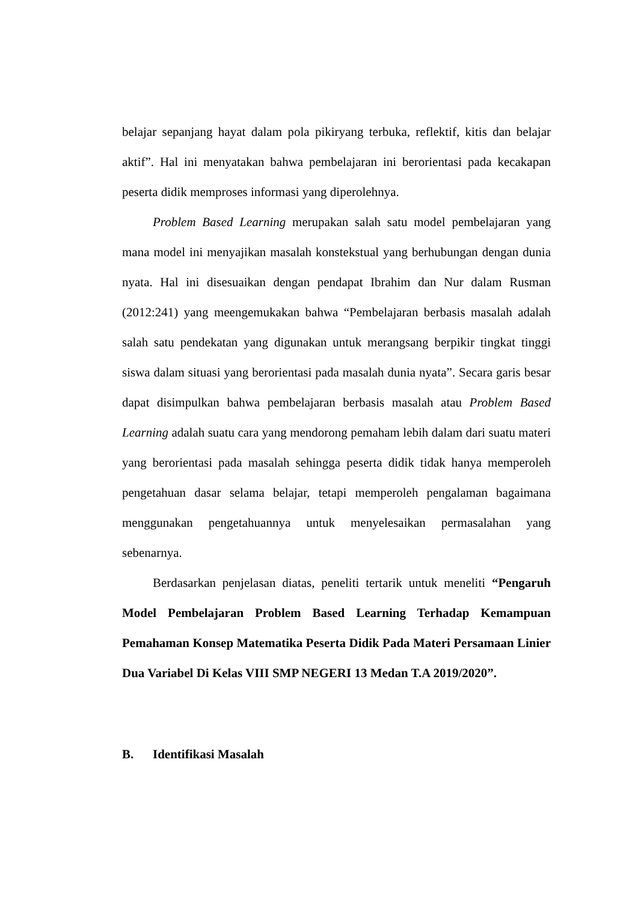belajar sepanjang hayat dalam pola pikiryang terbuka, reflektif, kitis dan belajar aktif”. Hal ini menyatakan bahwa pembelajaran ini berorientasi pada kecakapan peserta didik memproses informasi yang diperolehnya.
Problem Based Learning merupakan salah satu model pembelajaran yang mana model ini menyajikan masalah konstekstual yang berhubungan dengan dunia nyata. Hal ini disesuaikan dengan pendapat Ibrahim dan Nur dalam Rusman (2012:241) yang meengemukakan bahwa “Pembelajaran berbasis masalah adalah salah satu pendekatan yang digunakan untuk merangsang berpikir tingkat tinggi siswa dalam situasi yang berorientasi pada masalah dunia nyata”. Secara garis besar dapat disimpulkan bahwa pembelajaran berbasis masalah atau Problem Based Learning adalah suatu cara yang mendorong pemaham lebih dalam dari suatu materi yang berorientasi pada masalah sehingga peserta didik tidak hanya memperoleh pengetahuan dasar selama belajar, tetapi memperoleh pengalaman bagaimana menggunakan pengetahuannya untuk menyelesaikan permasalahan yang sebenarnya.
Berdasarkan penjelasan diatas, peneliti tertarik untuk meneliti “Pengaruh Model Pembelajaran Problem Based Learning Terhadap Kemampuan Pemahaman Konsep Matematika Peserta Didik Pada Materi Persamaan Linier Dua Variabel Di Kelas VIII SMP NEGERI 13 Medan T.A 2019/2020”.
B. Identifikasi Masalah